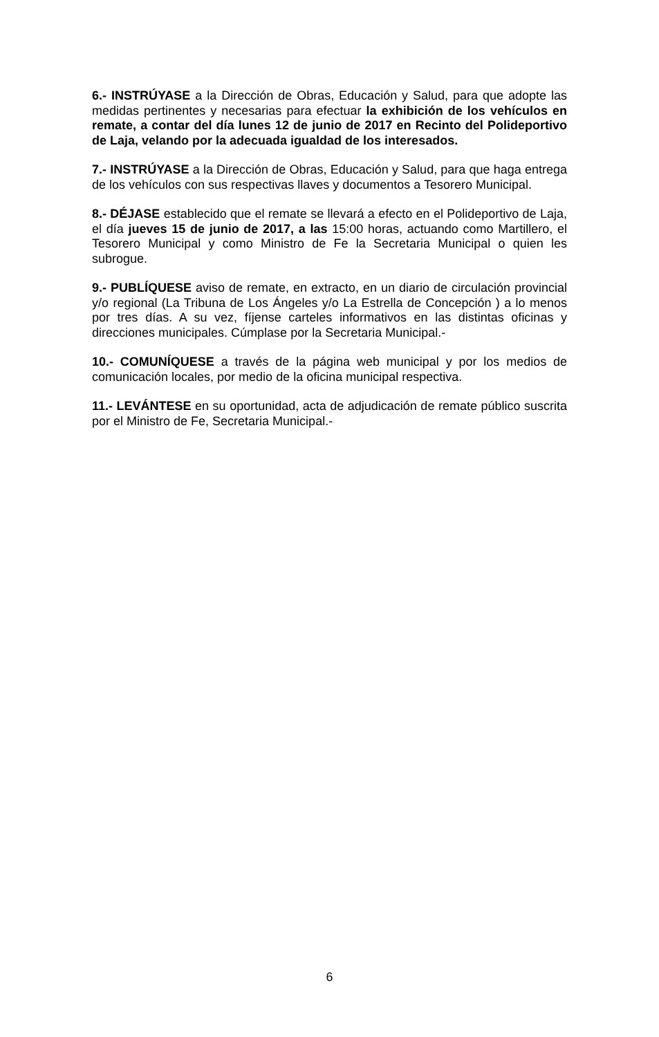6.- INSTRÚYASE a la Dirección de Obras, Educación y Salud, para que adopte las medidas pertinentes y necesarias para efectuar la exhibición de los vehículos en remate, a contar del día lunes 12 de junio de 2017 en Recinto del Polideportivo de Laja, velando por la adecuada igualdad de los interesados.
7.- INSTRÚYASE a la Dirección de Obras, Educación y Salud, para que haga entrega de los vehículos con sus respectivas llaves y documentos a Tesorero Municipal.
8.- DÉJASE establecido que el remate se llevará a efecto en el Polideportivo de Laja, el día jueves 15 de junio de 2017, a las 15:00 horas, actuando como Martillero, el Tesorero Municipal y como Ministro de Fe la Secretaria Municipal o quien les subrogue.
9.- PUBLÍQUESE aviso de remate, en extracto, en un diario de circulación provincial y/o regional (La Tribuna de Los Ángeles y/o La Estrella de Concepción ) a lo menos por tres días. A su vez, fíjense carteles informativos en las distintas oficinas y direcciones municipales. Cúmplase por la Secretaria Municipal.-
10.- COMUNÍQUESE a través de la página web municipal y por los medios de comunicación locales, por medio de la oficina municipal respectiva.
11.- LEVÁNTESE en su oportunidad, acta de adjudicación de remate público suscrita por el Ministro de Fe, Secretaria Municipal.-
6